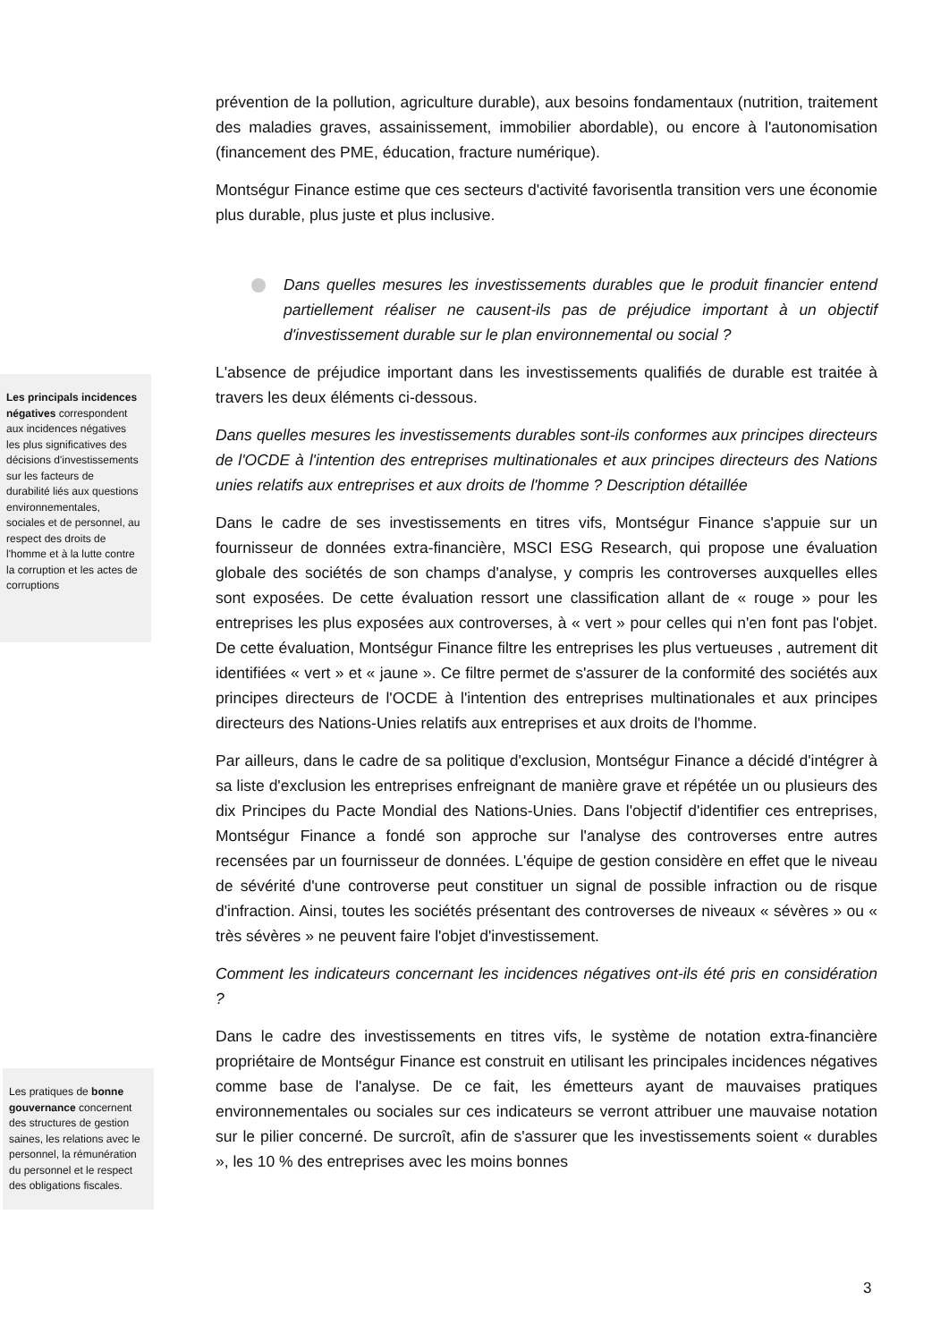Les principals incidences négatives correspondent aux incidences négatives les plus significatives des décisions d'investissements sur les facteurs de durabilité liés aux questions environnementales, sociales et de personnel, au respect des droits de l'homme et à la lutte contre la corruption et les actes de corruptions
Les pratiques de bonne gouvernance concernent des structures de gestion saines, les relations avec le personnel, la rémunération du personnel et le respect des obligations fiscales.
prévention de la pollution, agriculture durable), aux besoins fondamentaux (nutrition, traitement des maladies graves, assainissement, immobilier abordable), ou encore à l'autonomisation (financement des PME, éducation, fracture numérique).
Montségur Finance estime que ces secteurs d'activité favorisentla transition vers une économie plus durable, plus juste et plus inclusive.
Dans quelles mesures les investissements durables que le produit financier entend partiellement réaliser ne causent-ils pas de préjudice important à un objectif d'investissement durable sur le plan environnemental ou social ?
L'absence de préjudice important dans les investissements qualifiés de durable est traitée à travers les deux éléments ci-dessous.
Dans quelles mesures les investissements durables sont-ils conformes aux principes directeurs de l'OCDE à l'intention des entreprises multinationales et aux principes directeurs des Nations unies relatifs aux entreprises et aux droits de l'homme ? Description détaillée
Dans le cadre de ses investissements en titres vifs, Montségur Finance s'appuie sur un fournisseur de données extra-financière, MSCI ESG Research, qui propose une évaluation globale des sociétés de son champs d'analyse, y compris les controverses auxquelles elles sont exposées. De cette évaluation ressort une classification allant de « rouge » pour les entreprises les plus exposées aux controverses, à « vert » pour celles qui n'en font pas l'objet. De cette évaluation, Montségur Finance filtre les entreprises les plus vertueuses , autrement dit identifiées « vert » et « jaune ». Ce filtre permet de s'assurer de la conformité des sociétés aux principes directeurs de l'OCDE à l'intention des entreprises multinationales et aux principes directeurs des Nations-Unies relatifs aux entreprises et aux droits de l'homme.
Par ailleurs, dans le cadre de sa politique d'exclusion, Montségur Finance a décidé d'intégrer à sa liste d'exclusion les entreprises enfreignant de manière grave et répétée un ou plusieurs des dix Principes du Pacte Mondial des Nations-Unies. Dans l'objectif d'identifier ces entreprises, Montségur Finance a fondé son approche sur l'analyse des controverses entre autres recensées par un fournisseur de données. L'équipe de gestion considère en effet que le niveau de sévérité d'une controverse peut constituer un signal de possible infraction ou de risque d'infraction. Ainsi, toutes les sociétés présentant des controverses de niveaux « sévères » ou « très sévères » ne peuvent faire l'objet d'investissement.
Comment les indicateurs concernant les incidences négatives ont-ils été pris en considération ?
Dans le cadre des investissements en titres vifs, le système de notation extra-financière propriétaire de Montségur Finance est construit en utilisant les principales incidences négatives comme base de l'analyse. De ce fait, les émetteurs ayant de mauvaises pratiques environnementales ou sociales sur ces indicateurs se verront attribuer une mauvaise notation sur le pilier concerné. De surcroît, afin de s'assurer que les investissements soient « durables », les 10 % des entreprises avec les moins bonnes
3